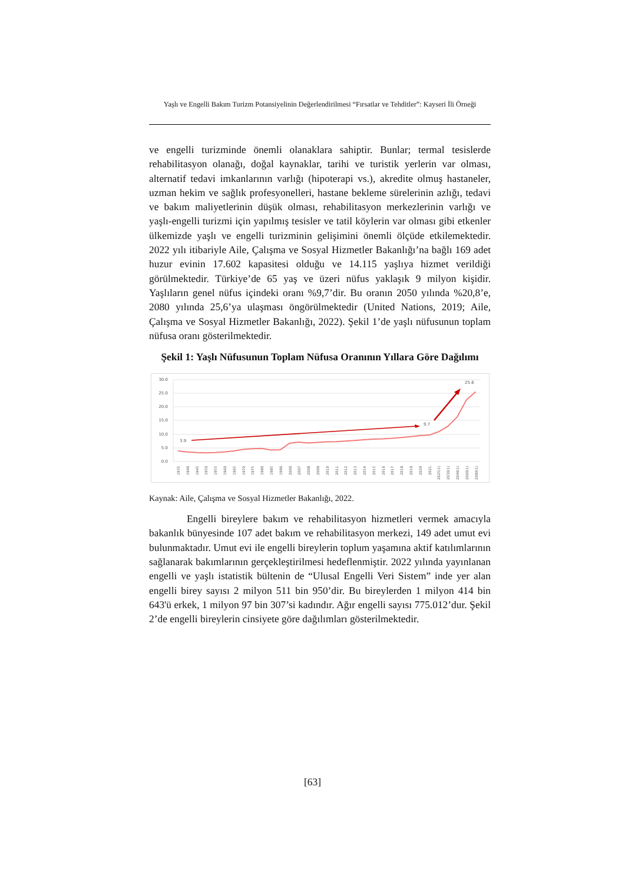Yaşlı ve Engelli Bakım Turizm Potansiyelinin Değerlendirilmesi “Fırsatlar ve Tehditler”: Kayseri İli Örneği
ve engelli turizminde önemli olanaklara sahiptir. Bunlar; termal tesislerde rehabilitasyon olanağı, doğal kaynaklar, tarihi ve turistik yerlerin var olması, alternatif tedavi imkanlarının varlığı (hipoterapi vs.), akredite olmuş hastaneler, uzman hekim ve sağlık profesyonelleri, hastane bekleme sürelerinin azlığı, tedavi ve bakım maliyetlerinin düşük olması, rehabilitasyon merkezlerinin varlığı ve yaşlı-engelli turizmi için yapılmış tesisler ve tatil köylerin var olması gibi etkenler ülkemizde yaşlı ve engelli turizminin gelişimini önemli ölçüde etkilemektedir. 2022 yılı itibariyle Aile, Çalışma ve Sosyal Hizmetler Bakanlığı’na bağlı 169 adet huzur evinin 17.602 kapasitesi olduğu ve 14.115 yaşlıya hizmet verildiği görülmektedir. Türkiye’de 65 yaş ve üzeri nüfus yaklaşık 9 milyon kişidir. Yaşlıların genel nüfus içindeki oranı %9,7’dir. Bu oranın 2050 yılında %20,8’e, 2080 yılında 25,6’ya ulaşması öngörülmektedir (United Nations, 2019; Aile, Çalışma ve Sosyal Hizmetler Bakanlığı, 2022). Şekil 1’de yaşlı nüfusunun toplam nüfusa oranı gösterilmektedir.
Şekil 1: Yaşlı Nüfusunun Toplam Nüfusa Oranının Yıllara Göre Dağılımı
30.0
25.0
20.0
15.0
10.0
5.0
0.0
3.9
9.7
25.6
1935
1940
1945
1950
1955
1960
1965
1970
1975
1980
1985
1990
2000
2007
2008
2009
2010
2011
2012
2013
2014
2015
2016
2017
2018
2019
2020
2021
2025(1)
2030(1)
2040(1)
2060(1)
2080(1)
Kaynak: Aile, Çalışma ve Sosyal Hizmetler Bakanlığı, 2022.
Engelli bireylere bakım ve rehabilitasyon hizmetleri vermek amacıyla bakanlık bünyesinde 107 adet bakım ve rehabilitasyon merkezi, 149 adet umut evi bulunmaktadır. Umut evi ile engelli bireylerin toplum yaşamına aktif katılımlarının sağlanarak bakımlarının gerçekleştirilmesi hedeflenmiştir. 2022 yılında yayınlanan engelli ve yaşlı istatistik bültenin de “Ulusal Engelli Veri Sistem” inde yer alan engelli birey sayısı 2 milyon 511 bin 950’dir. Bu bireylerden 1 milyon 414 bin 643'ü erkek, 1 milyon 97 bin 307’si kadındır. Ağır engelli sayısı 775.012’dur. Şekil 2’de engelli bireylerin cinsiyete göre dağılımları gösterilmektedir.
[63]